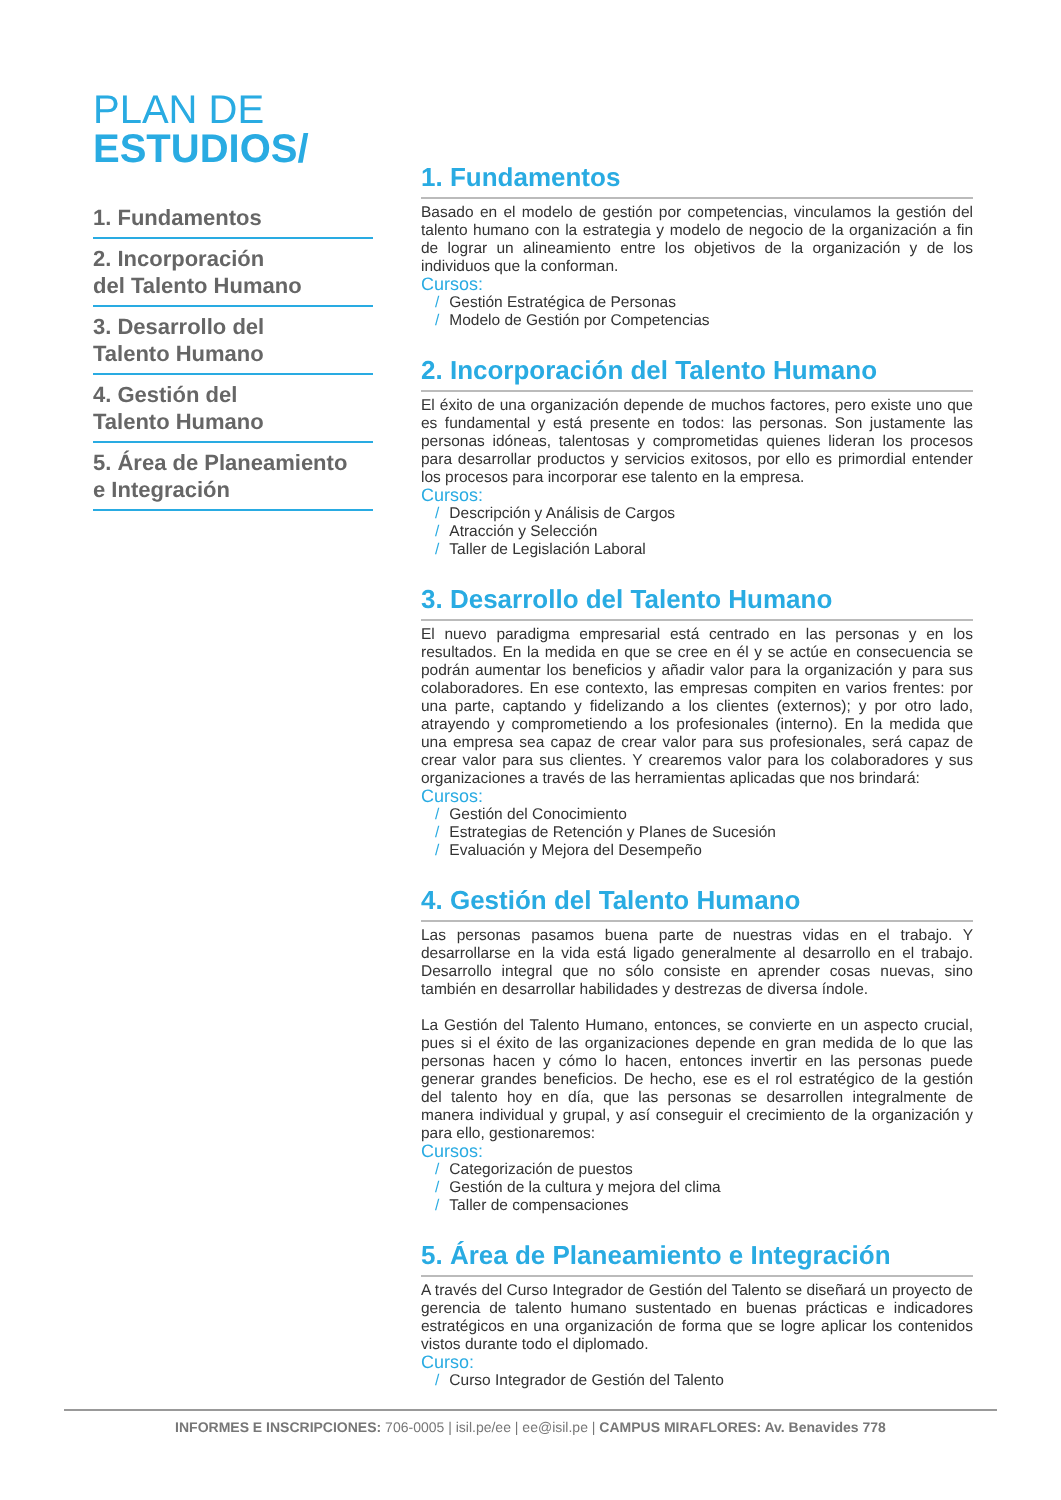PLAN DE
ESTUDIOS/
1. Fundamentos
2. Incorporación
del Talento Humano
3. Desarrollo del
Talento Humano
4. Gestión del
Talento Humano
5. Área de Planeamiento
e Integración
1. Fundamentos
Basado en el modelo de gestión por competencias, vinculamos la gestión del talento humano con la estrategia y modelo de negocio de la organización a fin de lograr un alineamiento entre los objetivos de la organización y de los individuos que la conforman.
Cursos:
/ Gestión Estratégica de Personas
/ Modelo de Gestión por Competencias
2. Incorporación del Talento Humano
El éxito de una organización depende de muchos factores, pero existe uno que es fundamental y está presente en todos: las personas. Son justamente las personas idóneas, talentosas y comprometidas quienes lideran los procesos para desarrollar productos y servicios exitosos, por ello es primordial entender los procesos para incorporar ese talento en la empresa.
Cursos:
/ Descripción y Análisis de Cargos
/ Atracción y Selección
/ Taller de Legislación Laboral
3. Desarrollo del Talento Humano
El nuevo paradigma empresarial está centrado en las personas y en los resultados. En la medida en que se cree en él y se actúe en consecuencia se podrán aumentar los beneficios y añadir valor para la organización y para sus colaboradores. En ese contexto, las empresas compiten en varios frentes: por una parte, captando y fidelizando a los clientes (externos); y por otro lado, atrayendo y comprometiendo a los profesionales (interno). En la medida que una empresa sea capaz de crear valor para sus profesionales, será capaz de crear valor para sus clientes. Y crearemos valor para los colaboradores y sus organizaciones a través de las herramientas aplicadas que nos brindará:
Cursos:
/ Gestión del Conocimiento
/ Estrategias de Retención y Planes de Sucesión
/ Evaluación y Mejora del Desempeño
4. Gestión del Talento Humano
Las personas pasamos buena parte de nuestras vidas en el trabajo. Y desarrollarse en la vida está ligado generalmente al desarrollo en el trabajo. Desarrollo integral que no sólo consiste en aprender cosas nuevas, sino también en desarrollar habilidades y destrezas de diversa índole.
La Gestión del Talento Humano, entonces, se convierte en un aspecto crucial, pues si el éxito de las organizaciones depende en gran medida de lo que las personas hacen y cómo lo hacen, entonces invertir en las personas puede generar grandes beneficios. De hecho, ese es el rol estratégico de la gestión del talento hoy en día, que las personas se desarrollen integralmente de manera individual y grupal, y así conseguir el crecimiento de la organización y para ello, gestionaremos:
Cursos:
/ Categorización de puestos
/ Gestión de la cultura y mejora del clima
/ Taller de compensaciones
5. Área de Planeamiento e Integración
A través del Curso Integrador de Gestión del Talento se diseñará un proyecto de gerencia de talento humano sustentado en buenas prácticas e indicadores estratégicos en una organización de forma que se logre aplicar los contenidos vistos durante todo el diplomado.
Curso:
/ Curso Integrador de Gestión del Talento
INFORMES E INSCRIPCIONES: 706-0005 | isil.pe/ee | ee@isil.pe | CAMPUS MIRAFLORES: Av. Benavides 778